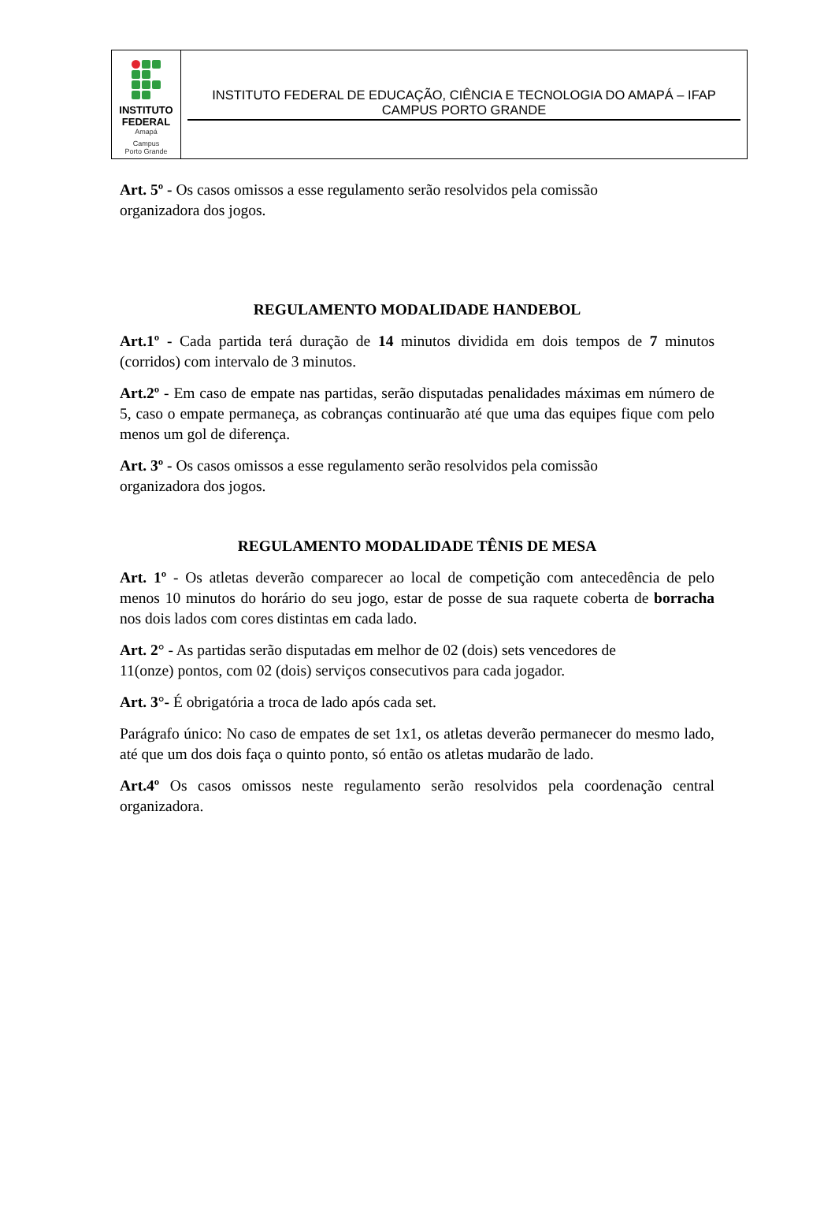INSTITUTO
FEDERAL
Amapá
Campus
Porto Grande
INSTITUTO FEDERAL DE EDUCAÇÃO, CIÊNCIA E TECNOLOGIA DO AMAPÁ – IFAP
CAMPUS PORTO GRANDE
Art. 5º - Os casos omissos a esse regulamento serão resolvidos pela comissão
organizadora dos jogos.
REGULAMENTO MODALIDADE HANDEBOL
Art.1º - Cada partida terá duração de 14 minutos dividida em dois tempos de 7 minutos (corridos) com intervalo de 3 minutos.
Art.2º - Em caso de empate nas partidas, serão disputadas penalidades máximas em número de 5, caso o empate permaneça, as cobranças continuarão até que uma das equipes fique com pelo menos um gol de diferença.
Art. 3º - Os casos omissos a esse regulamento serão resolvidos pela comissão
organizadora dos jogos.
REGULAMENTO MODALIDADE TÊNIS DE MESA
Art. 1º - Os atletas deverão comparecer ao local de competição com antecedência de pelo menos 10 minutos do horário do seu jogo, estar de posse de sua raquete coberta de borracha nos dois lados com cores distintas em cada lado.
Art. 2° - As partidas serão disputadas em melhor de 02 (dois) sets vencedores de
11(onze) pontos, com 02 (dois) serviços consecutivos para cada jogador.
Art. 3°- É obrigatória a troca de lado após cada set.
Parágrafo único: No caso de empates de set 1x1, os atletas deverão permanecer do mesmo lado, até que um dos dois faça o quinto ponto, só então os atletas mudarão de lado.
Art.4º Os casos omissos neste regulamento serão resolvidos pela coordenação central organizadora.